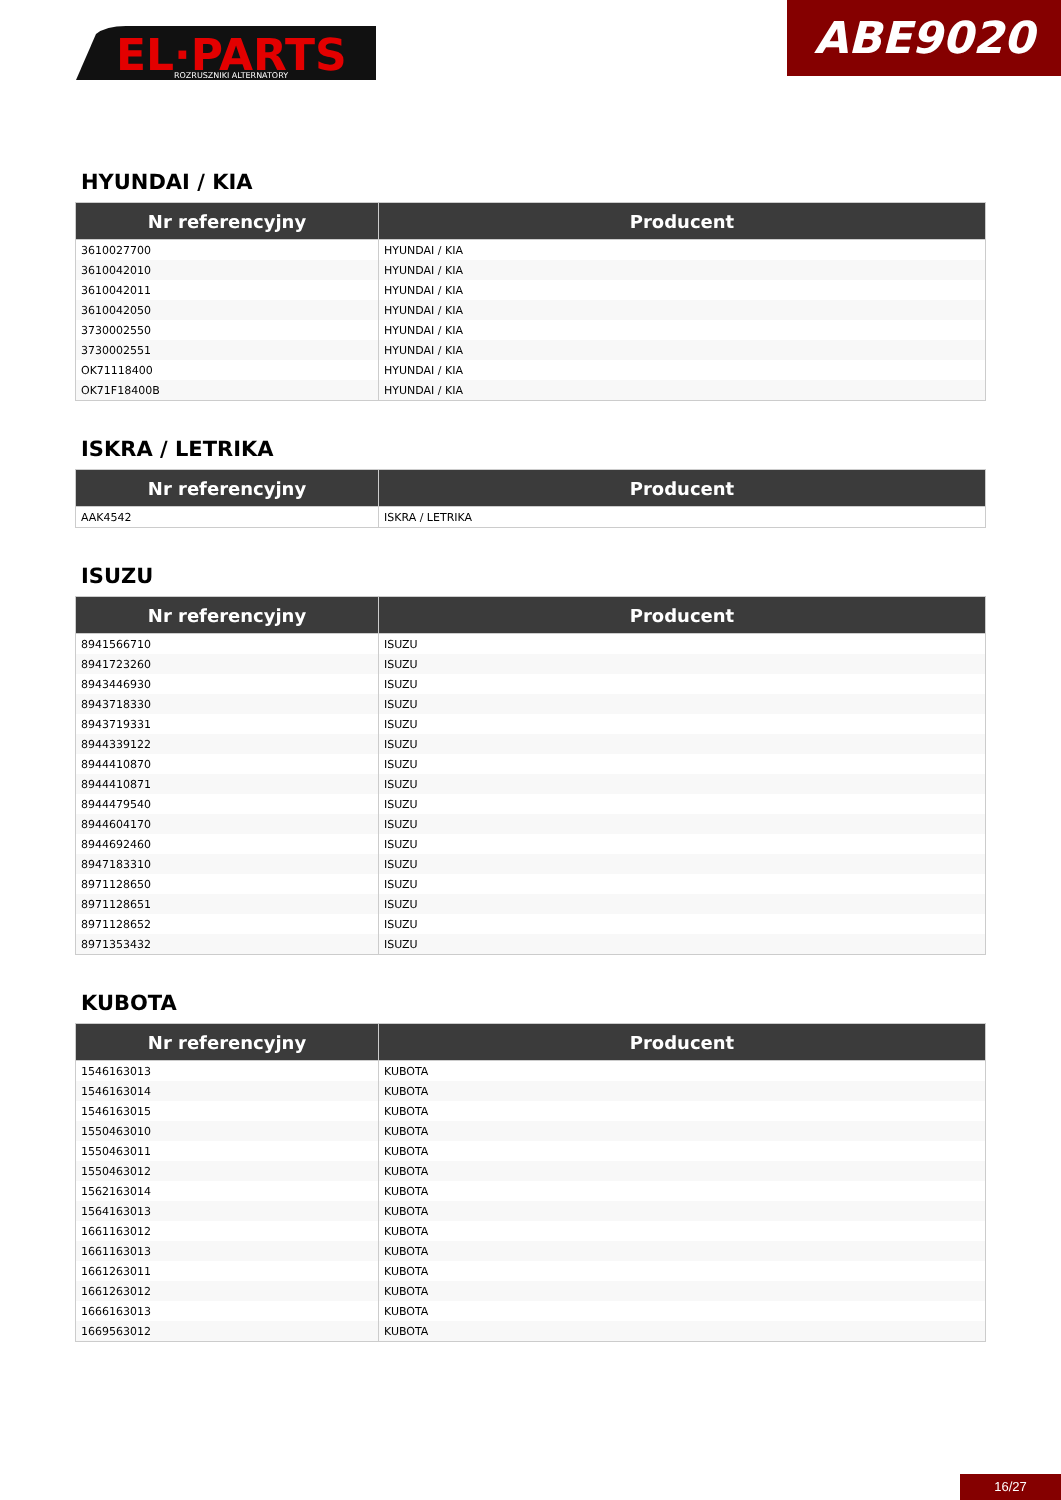EL·PARTS
ROZRUSZNIKI ALTERNATORY
ABE9020
HYUNDAI / KIA
| Nr referencyjny | Producent |
| --- | --- |
| 3610027700 | HYUNDAI / KIA |
| 3610042010 | HYUNDAI / KIA |
| 3610042011 | HYUNDAI / KIA |
| 3610042050 | HYUNDAI / KIA |
| 3730002550 | HYUNDAI / KIA |
| 3730002551 | HYUNDAI / KIA |
| OK71118400 | HYUNDAI / KIA |
| OK71F18400B | HYUNDAI / KIA |
ISKRA / LETRIKA
| Nr referencyjny | Producent |
| --- | --- |
| AAK4542 | ISKRA / LETRIKA |
ISUZU
| Nr referencyjny | Producent |
| --- | --- |
| 8941566710 | ISUZU |
| 8941723260 | ISUZU |
| 8943446930 | ISUZU |
| 8943718330 | ISUZU |
| 8943719331 | ISUZU |
| 8944339122 | ISUZU |
| 8944410870 | ISUZU |
| 8944410871 | ISUZU |
| 8944479540 | ISUZU |
| 8944604170 | ISUZU |
| 8944692460 | ISUZU |
| 8947183310 | ISUZU |
| 8971128650 | ISUZU |
| 8971128651 | ISUZU |
| 8971128652 | ISUZU |
| 8971353432 | ISUZU |
KUBOTA
| Nr referencyjny | Producent |
| --- | --- |
| 1546163013 | KUBOTA |
| 1546163014 | KUBOTA |
| 1546163015 | KUBOTA |
| 1550463010 | KUBOTA |
| 1550463011 | KUBOTA |
| 1550463012 | KUBOTA |
| 1562163014 | KUBOTA |
| 1564163013 | KUBOTA |
| 1661163012 | KUBOTA |
| 1661163013 | KUBOTA |
| 1661263011 | KUBOTA |
| 1661263012 | KUBOTA |
| 1666163013 | KUBOTA |
| 1669563012 | KUBOTA |
16/27